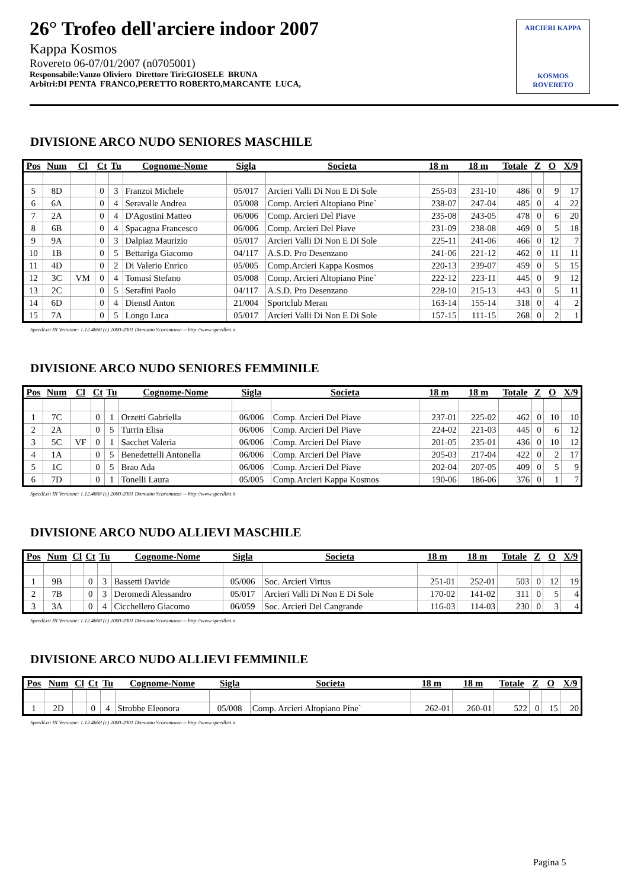26° Trofeo dell'arciere indoor 2007
Kappa Kosmos
Rovereto 06-07/01/2007 (n0705001)
Responsabile:Vanzo Oliviero Direttore Tiri:GIOSELE BRUNA
Arbitri:DI PENTA FRANCO,PERETTO ROBERTO,MARCANTE LUCA,
ARCIERI KAPPA
KOSMOS ROVERETO
DIVISIONE ARCO NUDO SENIORES MASCHILE
| Pos | Num | Cl | Ct | Tu | Cognome-Nome | Sigla | Societa | 18 m | 18 m | Totale | Z | O | X/9 |
| --- | --- | --- | --- | --- | --- | --- | --- | --- | --- | --- | --- | --- | --- |
| 5 | 8D | | 0 | 3 | Franzoi Michele | 05/017 | Arcieri Valli Di Non E Di Sole | 255-03 | 231-10 | 486 | 0 | 9 | 17 |
| 6 | 6A | | 0 | 4 | Seravalle Andrea | 05/008 | Comp. Arcieri Altopiano Pine` | 238-07 | 247-04 | 485 | 0 | 4 | 22 |
| 7 | 2A | | 0 | 4 | D'Agostini Matteo | 06/006 | Comp. Arcieri Del Piave | 235-08 | 243-05 | 478 | 0 | 6 | 20 |
| 8 | 6B | | 0 | 4 | Spacagna Francesco | 06/006 | Comp. Arcieri Del Piave | 231-09 | 238-08 | 469 | 0 | 5 | 18 |
| 9 | 9A | | 0 | 3 | Dalpiaz Maurizio | 05/017 | Arcieri Valli Di Non E Di Sole | 225-11 | 241-06 | 466 | 0 | 12 | 7 |
| 10 | 1B | | 0 | 5 | Bettariga Giacomo | 04/117 | A.S.D. Pro Desenzano | 241-06 | 221-12 | 462 | 0 | 11 | 11 |
| 11 | 4D | | 0 | 2 | Di Valerio Enrico | 05/005 | Comp.Arcieri Kappa Kosmos | 220-13 | 239-07 | 459 | 0 | 5 | 15 |
| 12 | 3C | VM | 0 | 4 | Tomasi Stefano | 05/008 | Comp. Arcieri Altopiano Pine` | 222-12 | 223-11 | 445 | 0 | 9 | 12 |
| 13 | 2C | | 0 | 5 | Serafini Paolo | 04/117 | A.S.D. Pro Desenzano | 228-10 | 215-13 | 443 | 0 | 5 | 11 |
| 14 | 6D | | 0 | 4 | Dienstl Anton | 21/004 | Sportclub Meran | 163-14 | 155-14 | 318 | 0 | 4 | 2 |
| 15 | 7A | | 0 | 5 | Longo Luca | 05/017 | Arcieri Valli Di Non E Di Sole | 157-15 | 111-15 | 268 | 0 | 2 | 1 |
SpeedList III Versione: 1.12.4668 (c) 2000-2001 Damiano Scaramuzza -- http://www.speedlist.it
DIVISIONE ARCO NUDO SENIORES FEMMINILE
| Pos | Num | Cl | Ct | Tu | Cognome-Nome | Sigla | Societa | 18 m | 18 m | Totale | Z | O | X/9 |
| --- | --- | --- | --- | --- | --- | --- | --- | --- | --- | --- | --- | --- | --- |
| 1 | 7C | | 0 | 1 | Orzetti Gabriella | 06/006 | Comp. Arcieri Del Piave | 237-01 | 225-02 | 462 | 0 | 10 | 10 |
| 2 | 2A | | 0 | 5 | Turrin Elisa | 06/006 | Comp. Arcieri Del Piave | 224-02 | 221-03 | 445 | 0 | 6 | 12 |
| 3 | 5C | VF | 0 | 1 | Sacchet Valeria | 06/006 | Comp. Arcieri Del Piave | 201-05 | 235-01 | 436 | 0 | 10 | 12 |
| 4 | 1A | | 0 | 5 | Benedettelli Antonella | 06/006 | Comp. Arcieri Del Piave | 205-03 | 217-04 | 422 | 0 | 2 | 17 |
| 5 | 1C | | 0 | 5 | Brao Ada | 06/006 | Comp. Arcieri Del Piave | 202-04 | 207-05 | 409 | 0 | 5 | 9 |
| 6 | 7D | | 0 | 1 | Tonelli Laura | 05/005 | Comp.Arcieri Kappa Kosmos | 190-06 | 186-06 | 376 | 0 | 1 | 7 |
SpeedList III Versione: 1.12.4668 (c) 2000-2001 Damiano Scaramuzza -- http://www.speedlist.it
DIVISIONE ARCO NUDO ALLIEVI MASCHILE
| Pos | Num | Cl | Ct | Tu | Cognome-Nome | Sigla | Societa | 18 m | 18 m | Totale | Z | O | X/9 |
| --- | --- | --- | --- | --- | --- | --- | --- | --- | --- | --- | --- | --- | --- |
| 1 | 9B | | 0 | 3 | Bassetti Davide | 05/006 | Soc. Arcieri Virtus | 251-01 | 252-01 | 503 | 0 | 12 | 19 |
| 2 | 7B | | 0 | 3 | Deromedi Alessandro | 05/017 | Arcieri Valli Di Non E Di Sole | 170-02 | 141-02 | 311 | 0 | 5 | 4 |
| 3 | 3A | | 0 | 4 | Cicchellero Giacomo | 06/059 | Soc. Arcieri Del Cangrande | 116-03 | 114-03 | 230 | 0 | 3 | 4 |
SpeedList III Versione: 1.12.4668 (c) 2000-2001 Damiano Scaramuzza -- http://www.speedlist.it
DIVISIONE ARCO NUDO ALLIEVI FEMMINILE
| Pos | Num | Cl | Ct | Tu | Cognome-Nome | Sigla | Societa | 18 m | 18 m | Totale | Z | O | X/9 |
| --- | --- | --- | --- | --- | --- | --- | --- | --- | --- | --- | --- | --- | --- |
| 1 | 2D | | 0 | 4 | Strobbe Eleonora | 05/008 | Comp. Arcieri Altopiano Pine` | 262-01 | 260-01 | 522 | 0 | 15 | 20 |
SpeedList III Versione: 1.12.4668 (c) 2000-2001 Damiano Scaramuzza -- http://www.speedlist.it
Pagina 5